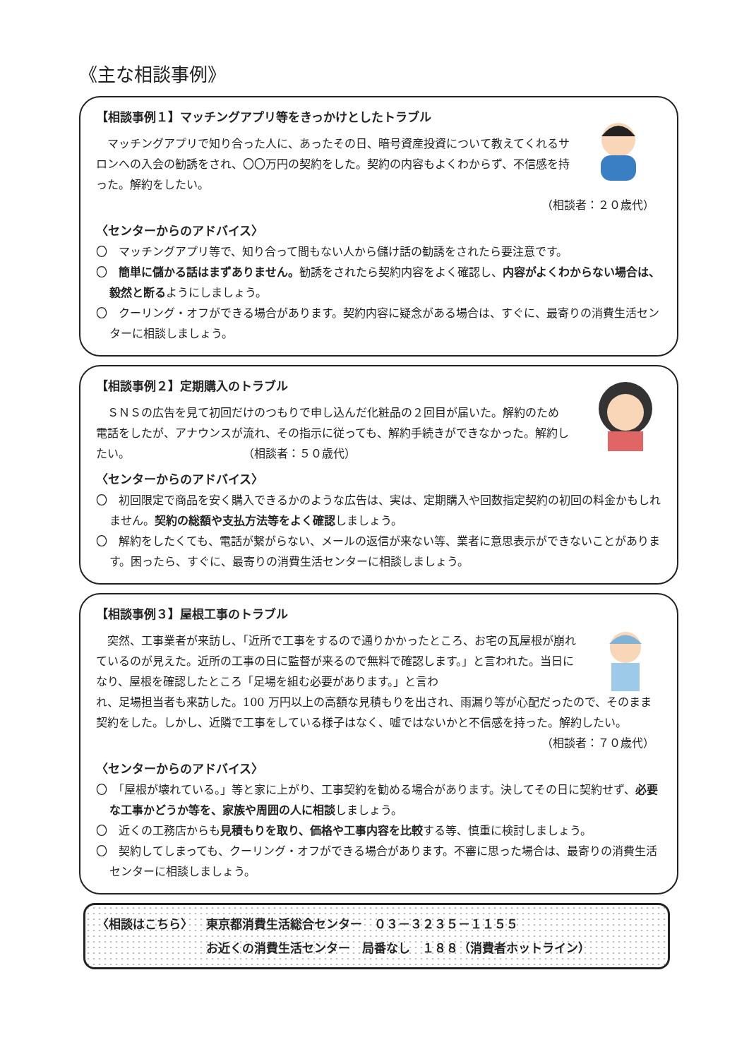《主な相談事例》
【相談事例１】マッチングアプリ等をきっかけとしたトラブル
マッチングアプリで知り合った人に、あったその日、暗号資産投資について教えてくれるサロンへの入会の勧誘をされ、〇〇万円の契約をした。契約の内容もよくわからず、不信感を持った。解約をしたい。
（相談者：２０歳代）
〈センターからのアドバイス〉
〇　マッチングアプリ等で、知り合って間もない人から儲け話の勧誘をされたら要注意です。
〇　簡単に儲かる話はまずありません。勧誘をされたら契約内容をよく確認し、内容がよくわからない場合は、毅然と断るようにしましょう。
〇　クーリング・オフができる場合があります。契約内容に疑念がある場合は、すぐに、最寄りの消費生活センターに相談しましょう。
【相談事例２】定期購入のトラブル
ＳＮＳの広告を見て初回だけのつもりで申し込んだ化粧品の２回目が届いた。解約のため電話をしたが、アナウンスが流れ、その指示に従っても、解約手続きができなかった。解約したい。　　　　　　　　　　　（相談者：５０歳代）
〈センターからのアドバイス〉
〇　初回限定で商品を安く購入できるかのような広告は、実は、定期購入や回数指定契約の初回の料金かもしれません。契約の総額や支払方法等をよく確認しましょう。
〇　解約をしたくても、電話が繋がらない、メールの返信が来ない等、業者に意思表示ができないことがあります。困ったら、すぐに、最寄りの消費生活センターに相談しましょう。
【相談事例３】屋根工事のトラブル
突然、工事業者が来訪し、「近所で工事をするので通りかかったところ、お宅の瓦屋根が崩れているのが見えた。近所の工事の日に監督が来るので無料で確認します。」と言われた。当日になり、屋根を確認したところ「足場を組む必要があります。」と言わ
れ、足場担当者も来訪した。100 万円以上の高額な見積もりを出され、雨漏り等が心配だったので、そのまま契約をした。しかし、近隣で工事をしている様子はなく、嘘ではないかと不信感を持った。解約したい。
（相談者：７０歳代）
〈センターからのアドバイス〉
〇　「屋根が壊れている。」等と家に上がり、工事契約を勧める場合があります。決してその日に契約せず、必要な工事かどうか等を、家族や周囲の人に相談しましょう。
〇　近くの工務店からも見積もりを取り、価格や工事内容を比較する等、慎重に検討しましょう。
〇　契約してしまっても、クーリング・オフができる場合があります。不審に思った場合は、最寄りの消費生活センターに相談しましょう。
〈相談はこちら〉 東京都消費生活総合センター　０３－３２３５－１１５５
お近くの消費生活センター　局番なし　１８８（消費者ホットライン）